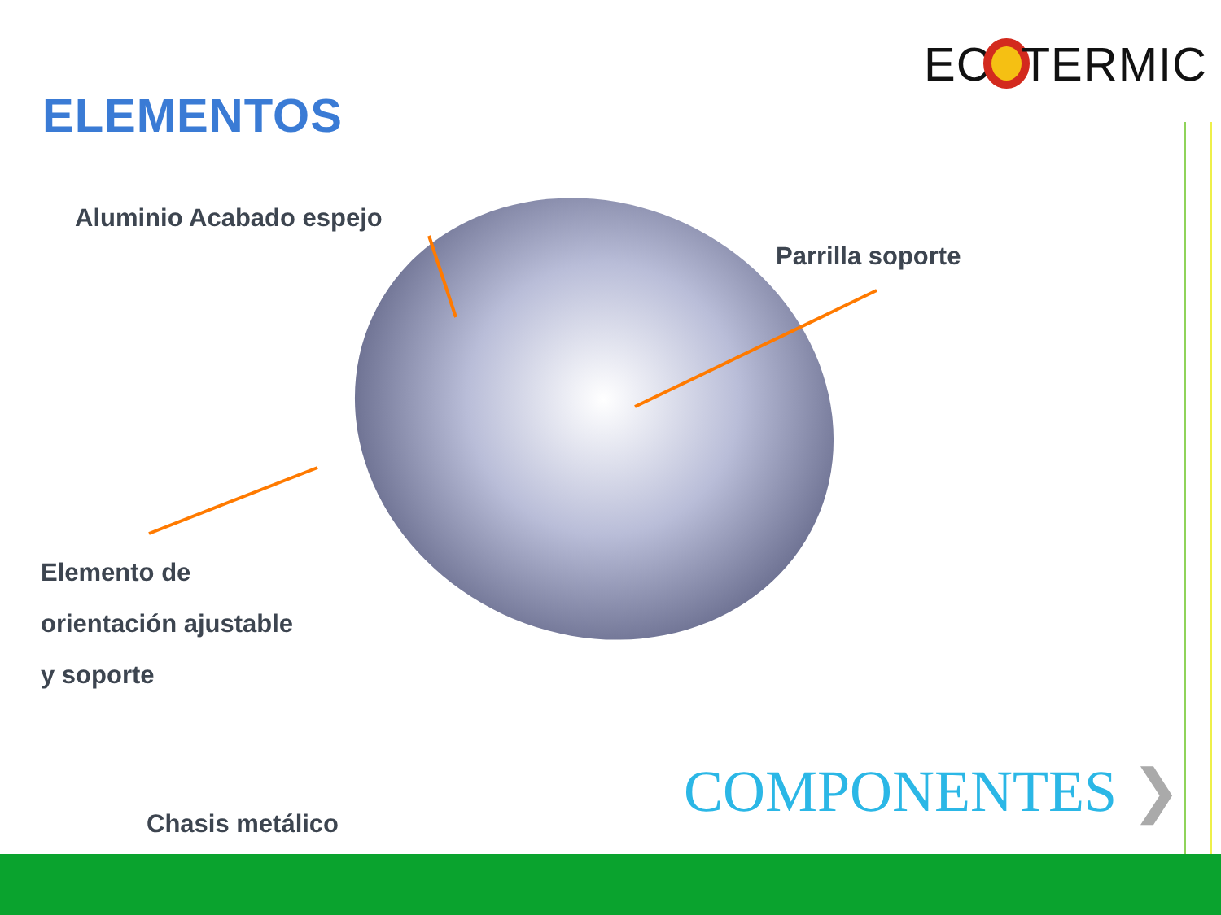EC TERMIC
ELEMENTOS
Aluminio Acabado espejo
Parrilla soporte
Elemento de
orientación ajustable
y soporte
COMPONENTES ❯
Chasis metálico